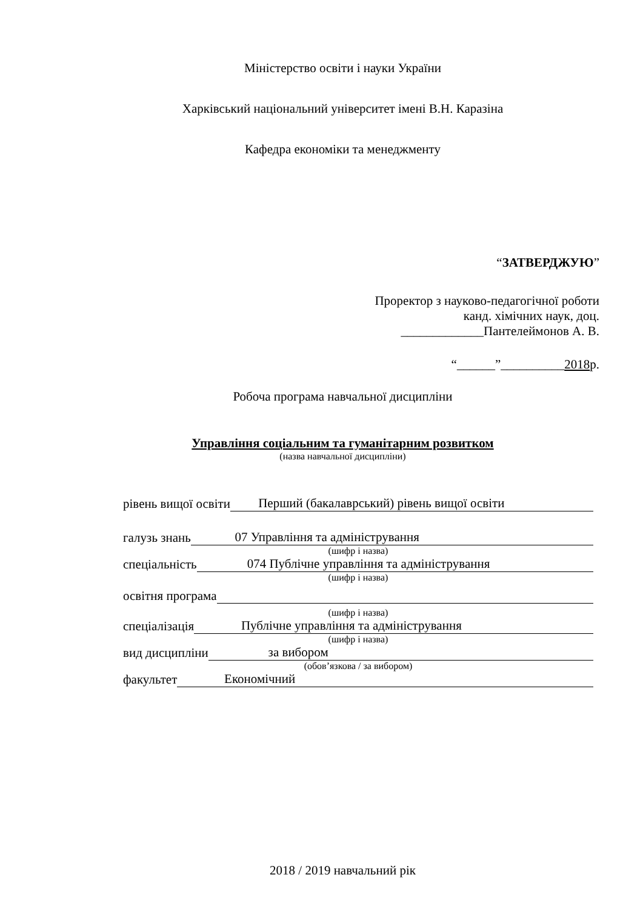Міністерство освіти і науки України
Харківський національний університет імені В.Н. Каразіна
Кафедра економіки та менеджменту
“ЗАТВЕРДЖУЮ”
Проректор з науково-педагогічної роботи
канд. хімічних наук, доц.
_____________Пантелеймонов А. В.
“______”__________2018р.
Робоча програма навчальної дисципліни
Управління соціальним та гуманітарним розвитком
(назва навчальної дисципліни)
рівень вищої освіти Перший (бакалаврський) рівень вищої освіти
галузь знань 07 Управління та адміністрування
(шифр і назва)
спеціальність 074 Публічне управління та адміністрування
(шифр і назва)
освітня програма
(шифр і назва)
спеціалізація Публічне управління та адміністрування
(шифр і назва)
вид дисципліни за вибором
(обов’язкова / за вибором)
факультет Економічний
2018 / 2019 навчальний рік